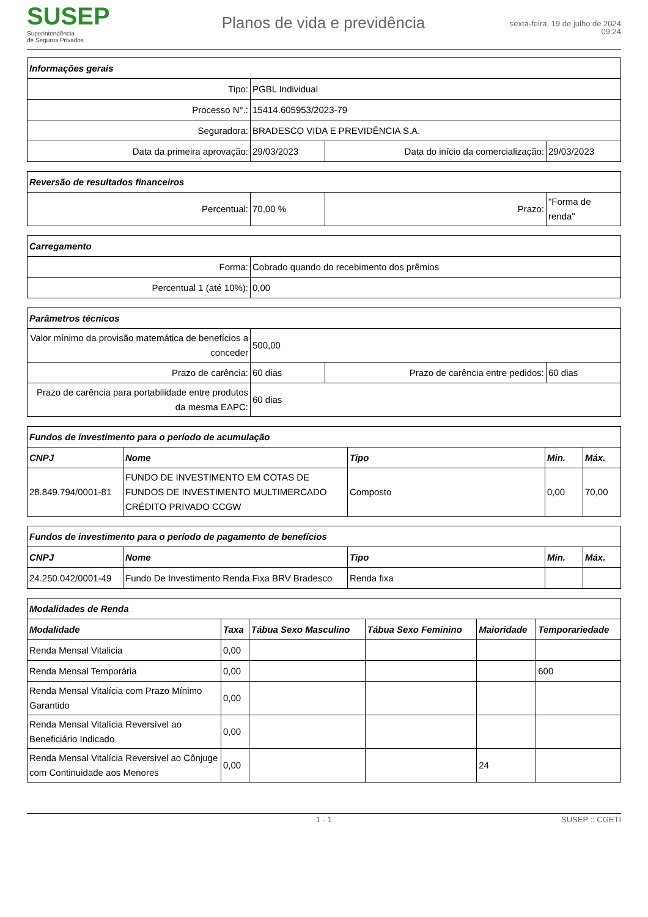SUSEP
Superintendência
de Seguros Privados
Planos de vida e previdência
sexta-feira, 19 de julho de 2024
09:24
| Informações gerais | | | |
| --- | --- | --- | --- |
| Tipo: | PGBL Individual | | |
| Processo N°.: | 15414.605953/2023-79 | | |
| Seguradora: | BRADESCO VIDA E PREVIDÊNCIA S.A. | | |
| Data da primeira aprovação: | 29/03/2023 | Data do início da comercialização: | 29/03/2023 |
| Reversão de resultados financeiros | | | |
| --- | --- | --- | --- |
| Percentual: | 70,00 % | Prazo: | "Forma de renda" |
| Carregamento | |
| --- | --- |
| Forma: | Cobrado quando do recebimento dos prêmios |
| Percentual 1 (até 10%): | 0,00 |
| Parâmetros técnicos | | | |
| --- | --- | --- | --- |
| Valor mínimo da provisão matemática de benefícios a conceder | 500,00 | | |
| Prazo de carência: | 60 dias | Prazo de carência entre pedidos: | 60 dias |
| Prazo de carência para portabilidade entre produtos da mesma EAPC: | 60 dias | | |
| Fundos de investimento para o período de acumulação | | | | |
| --- | --- | --- | --- | --- |
| CNPJ | Nome | Tipo | Min. | Máx. |
| 28.849.794/0001-81 | FUNDO DE INVESTIMENTO EM COTAS DE FUNDOS DE INVESTIMENTO MULTIMERCADO CRÉDITO PRIVADO CCGW | Composto | 0,00 | 70,00 |
| Fundos de investimento para o período de pagamento de benefícios | | | | |
| --- | --- | --- | --- | --- |
| CNPJ | Nome | Tipo | Min. | Máx. |
| 24.250.042/0001-49 | Fundo De Investimento Renda Fixa BRV Bradesco | Renda fixa | | |
| Modalidades de Renda | | | | | |
| --- | --- | --- | --- | --- | --- |
| Modalidade | Taxa | Tábua Sexo Masculino | Tábua Sexo Feminino | Maioridade | Temporariedade |
| Renda Mensal Vitalicia | 0,00 | | | | |
| Renda Mensal Temporária | 0,00 | | | | 600 |
| Renda Mensal Vitalícia com Prazo Mínimo Garantido | 0,00 | | | | |
| Renda Mensal Vitalícia Reversível ao Beneficiário Indicado | 0,00 | | | | |
| Renda Mensal Vitalícia Reversivel ao Cônjuge com Continuidade aos Menores | 0,00 | | | 24 | |
1 - 1 SUSEP :: CGETI